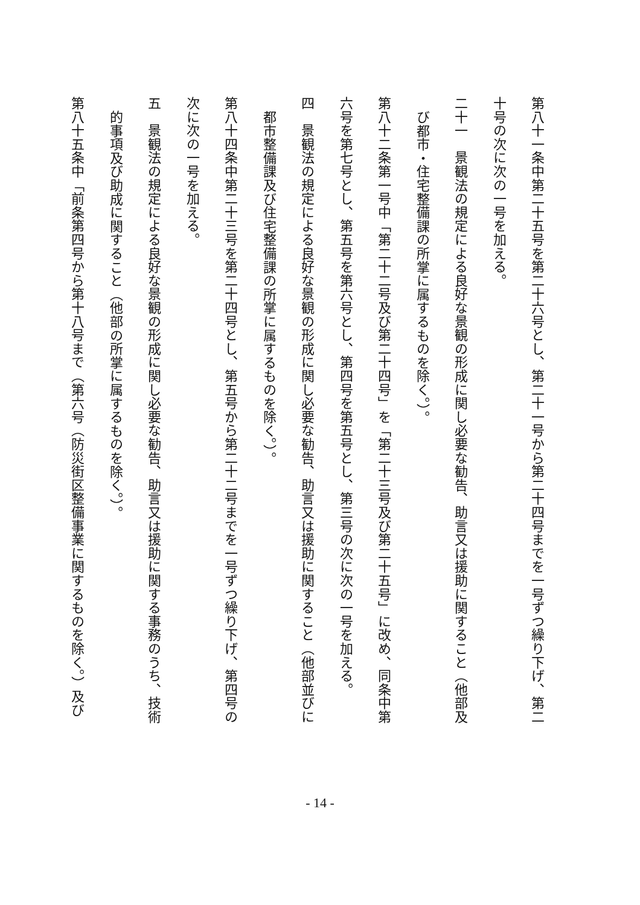第八十一条中第二十五号を第二十六号とし、第二十一号から第二十四号までを一号ずつ繰り下げ、第二
十号の次に次の一号を加える。
二十一　景観法の規定による良好な景観の形成に関し必要な勧告、助言又は援助に関すること（他部及
び都市・住宅整備課の所掌に属するものを除く。）。
第八十二条第一号中「第二十二号及び第二十四号」を「第二十三号及び第二十五号」に改め、同条中第
六号を第七号とし、第五号を第六号とし、第四号を第五号とし、第三号の次に次の一号を加える。
四　景観法の規定による良好な景観の形成に関し必要な勧告、助言又は援助に関すること（他部並びに
都市整備課及び住宅整備課の所掌に属するものを除く。）。
第八十四条中第二十三号を第二十四号とし、第五号から第二十二号までを一号ずつ繰り下げ、第四号の
次に次の一号を加える。
五　景観法の規定による良好な景観の形成に関し必要な勧告、助言又は援助に関する事務のうち、技術
的事項及び助成に関すること（他部の所掌に属するものを除く。）。
第八十五条中「前条第四号から第十八号まで（第六号（防災街区整備事業に関するものを除く。）及び
- 14 -